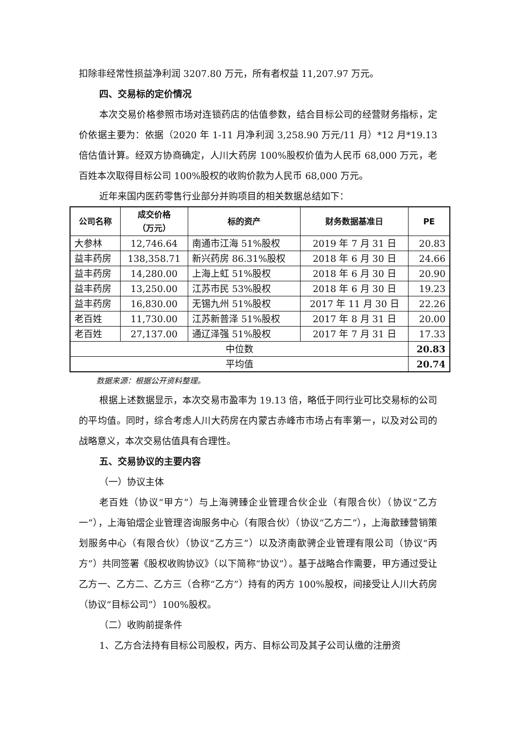扣除非经常性损益净利润 3207.80 万元，所有者权益 11,207.97 万元。
四、交易标的定价情况
本次交易价格参照市场对连锁药店的估值参数，结合目标公司的经营财务指标，定价依据主要为：依据（2020 年 1-11 月净利润 3,258.90 万元/11 月）*12 月*19.13 倍估值计算。经双方协商确定，人川大药房 100%股权价值为人民币 68,000 万元，老百姓本次取得目标公司 100%股权的收购价款为人民币 68,000 万元。
近年来国内医药零售行业部分并购项目的相关数据总结如下：
| 公司名称 | 成交价格 （万元） | 标的资产 | 财务数据基准日 | PE |
| --- | --- | --- | --- | --- |
| 大参林 | 12,746.64 | 南通市江海 51%股权 | 2019 年 7 月 31 日 | 20.83 |
| 益丰药房 | 138,358.71 | 新兴药房 86.31%股权 | 2018 年 6 月 30 日 | 24.66 |
| 益丰药房 | 14,280.00 | 上海上虹 51%股权 | 2018 年 6 月 30 日 | 20.90 |
| 益丰药房 | 13,250.00 | 江苏市民 53%股权 | 2018 年 6 月 30 日 | 19.23 |
| 益丰药房 | 16,830.00 | 无锡九州 51%股权 | 2017 年 11 月 30 日 | 22.26 |
| 老百姓 | 11,730.00 | 江苏新普泽 51%股权 | 2017 年 8 月 31 日 | 20.00 |
| 老百姓 | 27,137.00 | 通辽泽强 51%股权 | 2017 年 7 月 31 日 | 17.33 |
| 中位数 | | | | 20.83 |
| 平均值 | | | | 20.74 |
数据来源：根据公开资料整理。
根据上述数据显示，本次交易市盈率为 19.13 倍，略低于同行业可比交易标的公司的平均值。同时，综合考虑人川大药房在内蒙古赤峰市市场占有率第一，以及对公司的战略意义，本次交易估值具有合理性。
五、交易协议的主要内容
（一）协议主体
老百姓（协议“甲方”）与上海骋臻企业管理合伙企业（有限合伙）（协议“乙方一”），上海铂熠企业管理咨询服务中心（有限合伙）（协议“乙方二”），上海歆臻营销策划服务中心（有限合伙）（协议“乙方三”）以及济南歆骋企业管理有限公司（协议“丙方”）共同签署《股权收购协议》（以下简称“协议”）。基于战略合作需要，甲方通过受让乙方一、乙方二、乙方三（合称“乙方”）持有的丙方 100%股权，间接受让人川大药房（协议“目标公司”）100%股权。
（二）收购前提条件
1、乙方合法持有目标公司股权，丙方、目标公司及其子公司认缴的注册资